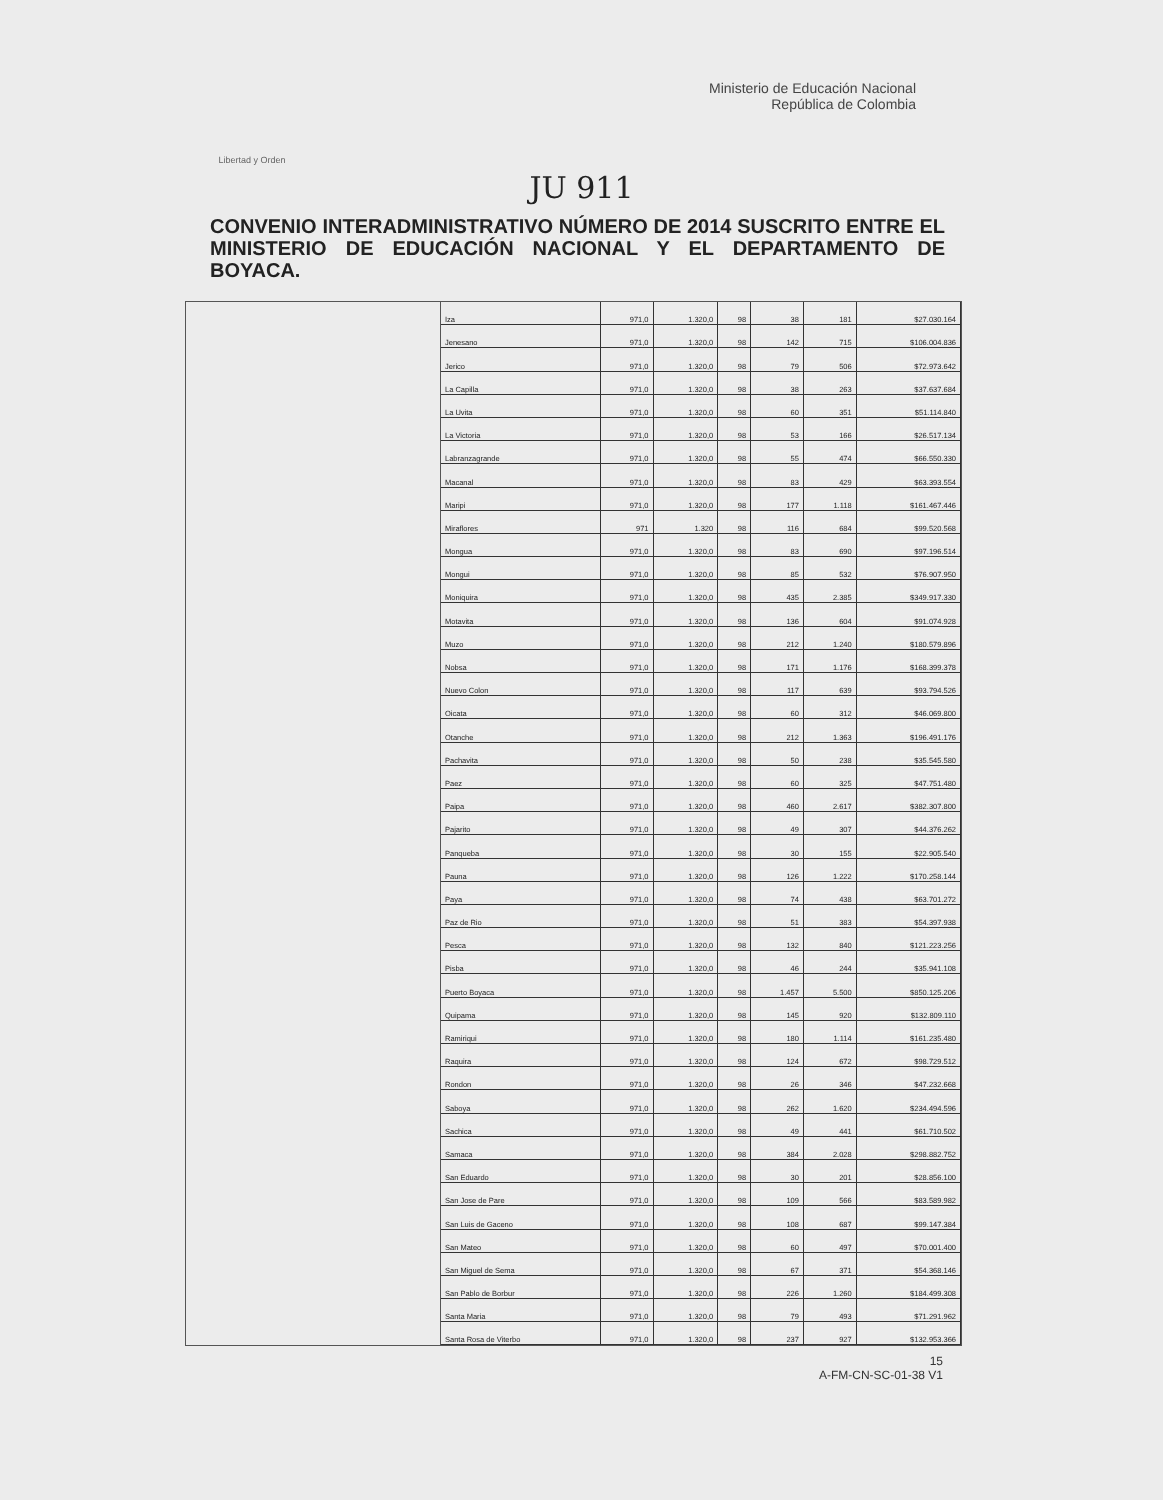Libertad y Orden
Ministerio de Educación Nacional
República de Colombia
JU 911
CONVENIO INTERADMINISTRATIVO NÚMERO DE 2014 SUSCRITO ENTRE EL MINISTERIO DE EDUCACIÓN NACIONAL Y EL DEPARTAMENTO DE BOYACA.
| Iza | 971,0 | 1.320,0 | 98 | 38 | 181 | $27.030.164 |
| Jenesano | 971,0 | 1.320,0 | 98 | 142 | 715 | $106.004.836 |
| Jerico | 971,0 | 1.320,0 | 98 | 79 | 506 | $72.973.642 |
| La Capilla | 971,0 | 1.320,0 | 98 | 38 | 263 | $37.637.684 |
| La Uvita | 971,0 | 1.320,0 | 98 | 60 | 351 | $51.114.840 |
| La Victoria | 971,0 | 1.320,0 | 98 | 53 | 166 | $26.517.134 |
| Labranzagrande | 971,0 | 1.320,0 | 98 | 55 | 474 | $66.550.330 |
| Macanal | 971,0 | 1.320,0 | 98 | 83 | 429 | $63.393.554 |
| Maripi | 971,0 | 1.320,0 | 98 | 177 | 1.118 | $161.467.446 |
| Miraflores | 971 | 1.320 | 98 | 116 | 684 | $99.520.568 |
| Mongua | 971,0 | 1.320,0 | 98 | 83 | 690 | $97.196.514 |
| Mongui | 971,0 | 1.320,0 | 98 | 85 | 532 | $76.907.950 |
| Moniquira | 971,0 | 1.320,0 | 98 | 435 | 2.385 | $349.917.330 |
| Motavita | 971,0 | 1.320,0 | 98 | 136 | 604 | $91.074.928 |
| Muzo | 971,0 | 1.320,0 | 98 | 212 | 1.240 | $180.579.896 |
| Nobsa | 971,0 | 1.320,0 | 98 | 171 | 1.176 | $168.399.378 |
| Nuevo Colon | 971,0 | 1.320,0 | 98 | 117 | 639 | $93.794.526 |
| Oicata | 971,0 | 1.320,0 | 98 | 60 | 312 | $46.069.800 |
| Otanche | 971,0 | 1.320,0 | 98 | 212 | 1.363 | $196.491.176 |
| Pachavita | 971,0 | 1.320,0 | 98 | 50 | 238 | $35.545.580 |
| Paez | 971,0 | 1.320,0 | 98 | 60 | 325 | $47.751.480 |
| Paipa | 971,0 | 1.320,0 | 98 | 460 | 2.617 | $382.307.800 |
| Pajarito | 971,0 | 1.320,0 | 98 | 49 | 307 | $44.376.262 |
| Panqueba | 971,0 | 1.320,0 | 98 | 30 | 155 | $22.905.540 |
| Pauna | 971,0 | 1.320,0 | 98 | 126 | 1.222 | $170.258.144 |
| Paya | 971,0 | 1.320,0 | 98 | 74 | 438 | $63.701.272 |
| Paz de Rio | 971,0 | 1.320,0 | 98 | 51 | 383 | $54.397.938 |
| Pesca | 971,0 | 1.320,0 | 98 | 132 | 840 | $121.223.256 |
| Pisba | 971,0 | 1.320,0 | 98 | 46 | 244 | $35.941.108 |
| Puerto Boyaca | 971,0 | 1.320,0 | 98 | 1.457 | 5.500 | $850.125.206 |
| Quipama | 971,0 | 1.320,0 | 98 | 145 | 920 | $132.809.110 |
| Ramiriqui | 971,0 | 1.320,0 | 98 | 180 | 1.114 | $161.235.480 |
| Raquira | 971,0 | 1.320,0 | 98 | 124 | 672 | $98.729.512 |
| Rondon | 971,0 | 1.320,0 | 98 | 26 | 346 | $47.232.668 |
| Saboya | 971,0 | 1.320,0 | 98 | 262 | 1.620 | $234.494.596 |
| Sachica | 971,0 | 1.320,0 | 98 | 49 | 441 | $61.710.502 |
| Samaca | 971,0 | 1.320,0 | 98 | 384 | 2.028 | $298.882.752 |
| San Eduardo | 971,0 | 1.320,0 | 98 | 30 | 201 | $28.856.100 |
| San Jose de Pare | 971,0 | 1.320,0 | 98 | 109 | 566 | $83.589.982 |
| San Luis de Gaceno | 971,0 | 1.320,0 | 98 | 108 | 687 | $99.147.384 |
| San Mateo | 971,0 | 1.320,0 | 98 | 60 | 497 | $70.001.400 |
| San Miguel de Sema | 971,0 | 1.320,0 | 98 | 67 | 371 | $54.368.146 |
| San Pablo de Borbur | 971,0 | 1.320,0 | 98 | 226 | 1.260 | $184.499.308 |
| Santa Maria | 971,0 | 1.320,0 | 98 | 79 | 493 | $71.291.962 |
| Santa Rosa de Viterbo | 971,0 | 1.320,0 | 98 | 237 | 927 | $132.953.366 |
15
A-FM-CN-SC-01-38 V1